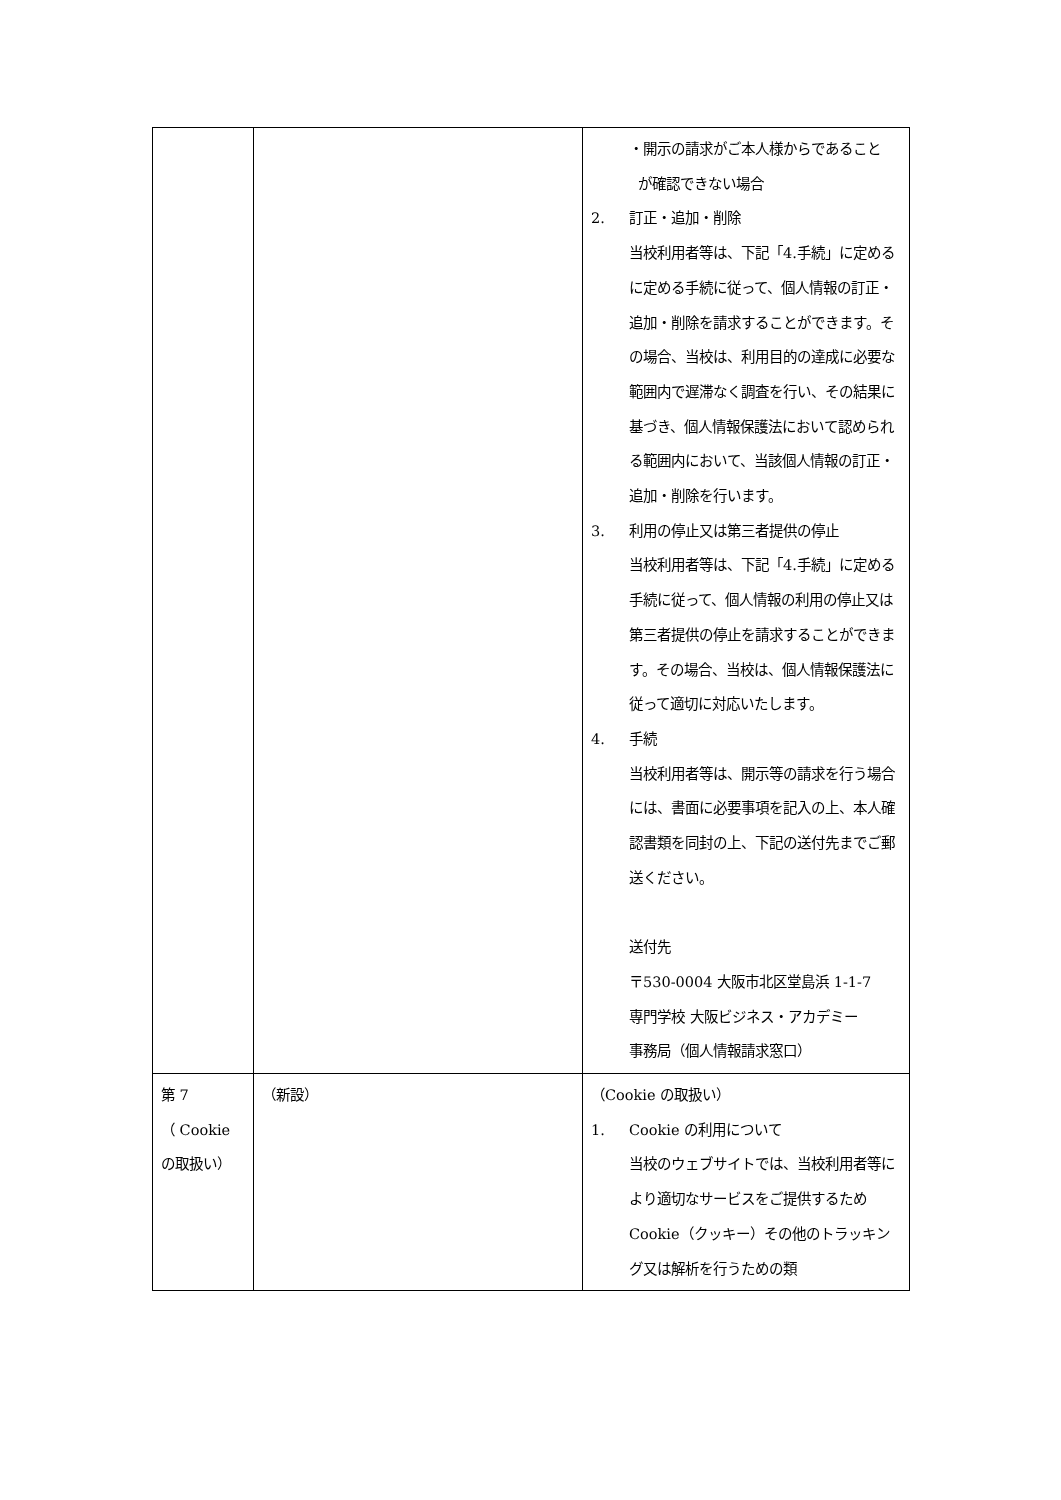| | | ・開示の請求がご本人様からであること が確認できない場合 2. 訂正・追加・削除 当校利用者等は、下記「4.手続」に定めるに定める手続に従って、個人情報の訂正・追加・削除を請求することができます。その場合、当校は、利用目的の達成に必要な範囲内で遅滞なく調査を行い、その結果に基づき、個人情報保護法において認められる範囲内において、当該個人情報の訂正・追加・削除を行います。 3. 利用の停止又は第三者提供の停止 当校利用者等は、下記「4.手続」に定める手続に従って、個人情報の利用の停止又は第三者提供の停止を請求することができます。その場合、当校は、個人情報保護法に従って適切に対応いたします。 4. 手続 当校利用者等は、開示等の請求を行う場合には、書面に必要事項を記入の上、本人確認書類を同封の上、下記の送付先までご郵送ください。 送付先 〒530-0004 大阪市北区堂島浜 1-1-7 専門学校 大阪ビジネス・アカデミー 事務局（個人情報請求窓口） |
| 第 7 （ Cookie の取扱い） | （新設） | （Cookie の取扱い） 1. Cookie の利用について 当校のウェブサイトでは、当校利用者等により適切なサービスをご提供するため Cookie（クッキー）その他のトラッキング又は解析を行うための類 |